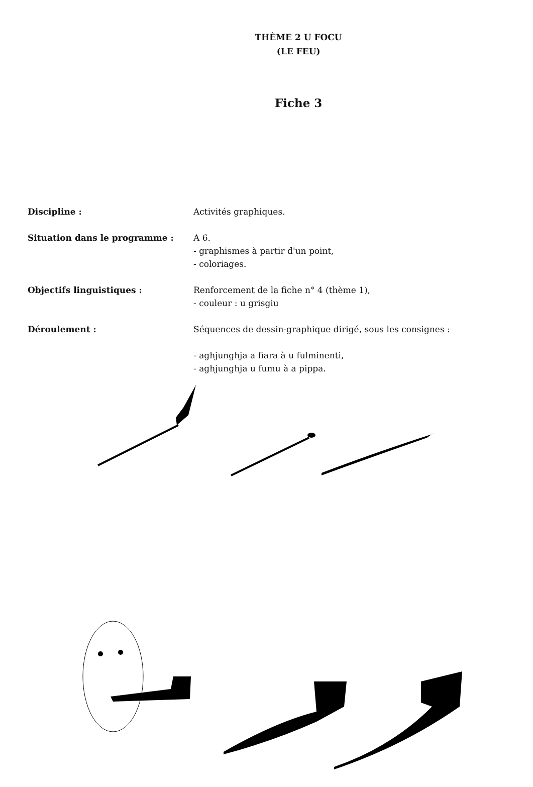THÈME 2 U FOCU
(LE FEU)
Fiche 3
Discipline : Activités graphiques.
Situation dans le programme : A 6.
- graphismes à partir d'un point,
- coloriages.
Objectifs linguistiques : Renforcement de la fiche n° 4 (thème 1),
- couleur : u grisgiu
Déroulement : Séquences de dessin-graphique dirigé, sous les consignes :
- aghjunghja a fiara à u fulminenti,
- aghjunghja u fumu à a pippa.